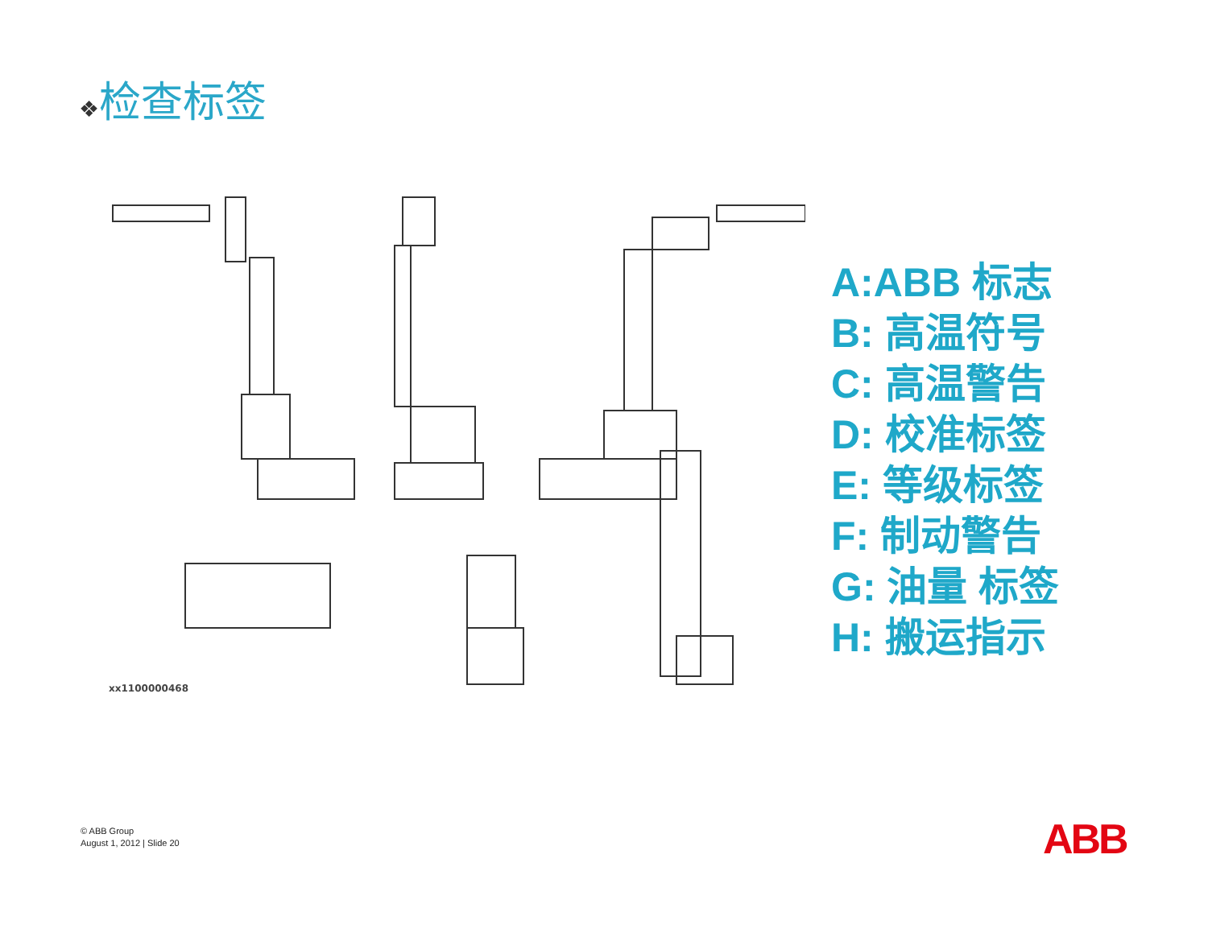❖检查标签
xx1100000468
A:ABB 标志
B: 高温符号
C: 高温警告
D: 校准标签
E: 等级标签
F: 制动警告
G: 油量 标签
H: 搬运指示
© ABB Group
August 1, 2012 | Slide 20
ABB